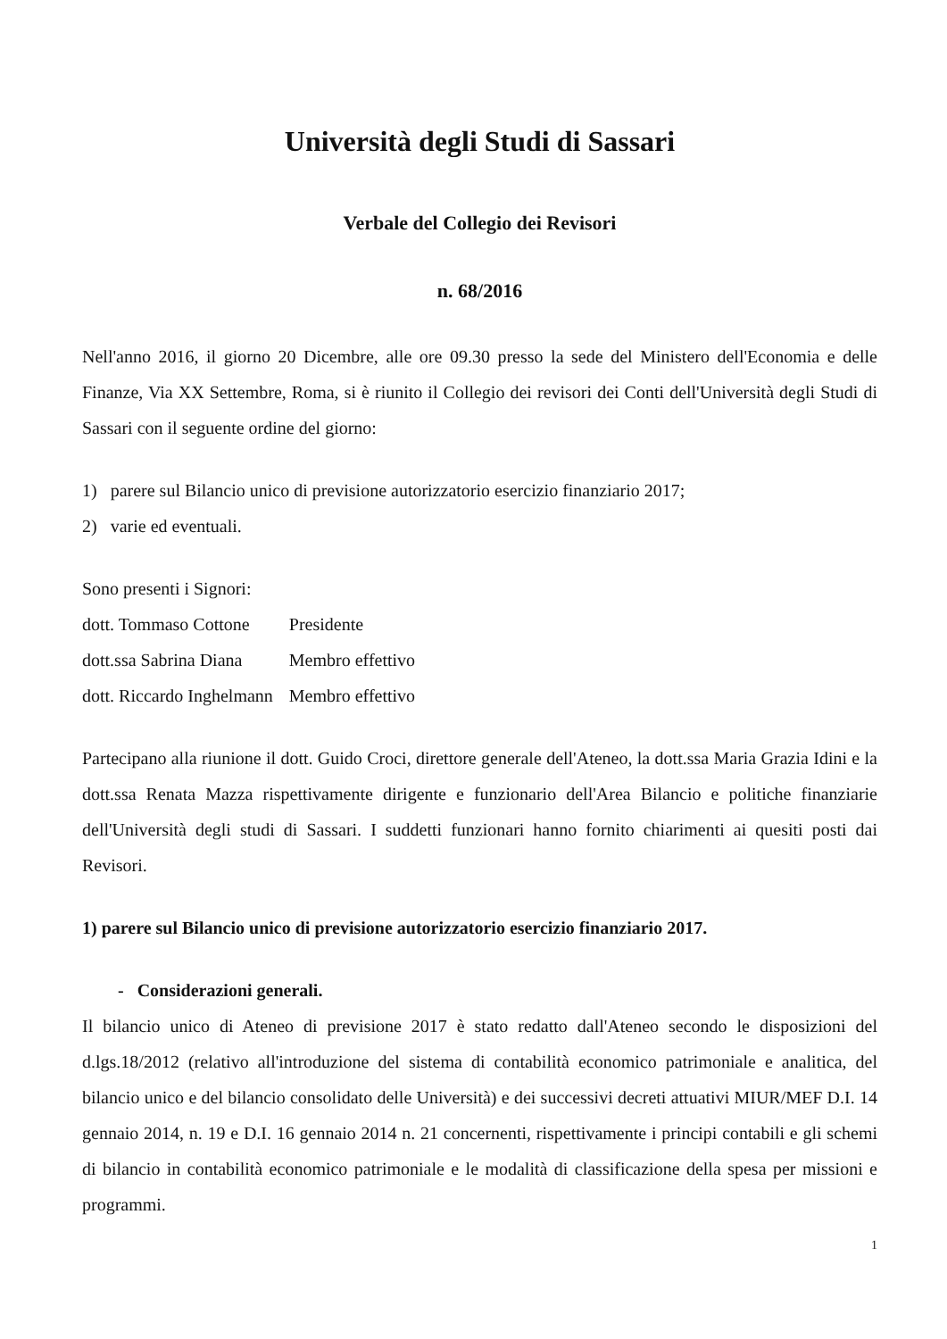Università degli Studi di Sassari
Verbale del Collegio dei Revisori
n. 68/2016
Nell'anno 2016, il giorno 20 Dicembre, alle ore 09.30 presso la sede del Ministero dell'Economia e delle Finanze, Via XX Settembre, Roma, si è riunito il Collegio dei revisori dei Conti dell'Università degli Studi di Sassari con il seguente ordine del giorno:
1) parere sul Bilancio unico di previsione autorizzatorio esercizio finanziario 2017;
2) varie ed eventuali.
Sono presenti i Signori:
| dott. Tommaso Cottone | Presidente |
| dott.ssa Sabrina Diana | Membro effettivo |
| dott. Riccardo Inghelmann | Membro effettivo |
Partecipano alla riunione il dott. Guido Croci, direttore generale dell'Ateneo, la dott.ssa Maria Grazia Idini e la dott.ssa Renata Mazza rispettivamente dirigente e funzionario dell'Area Bilancio e politiche finanziarie dell'Università degli studi di Sassari. I suddetti funzionari hanno fornito chiarimenti ai quesiti posti dai Revisori.
1) parere sul Bilancio unico di previsione autorizzatorio esercizio finanziario 2017.
- Considerazioni generali.
Il bilancio unico di Ateneo di previsione 2017 è stato redatto dall'Ateneo secondo le disposizioni del d.lgs.18/2012 (relativo all'introduzione del sistema di contabilità economico patrimoniale e analitica, del bilancio unico e del bilancio consolidato delle Università) e dei successivi decreti attuativi MIUR/MEF D.I. 14 gennaio 2014, n. 19 e D.I. 16 gennaio 2014 n. 21 concernenti, rispettivamente i principi contabili e gli schemi di bilancio in contabilità economico patrimoniale e le modalità di classificazione della spesa per missioni e programmi.
1